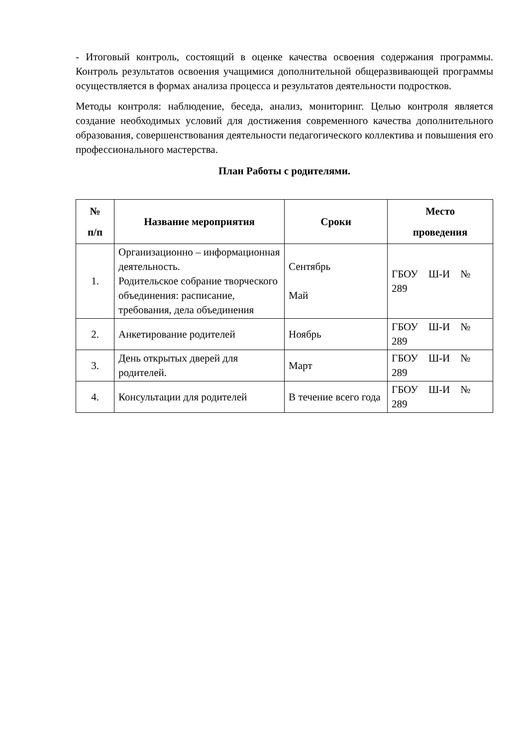- Итоговый контроль, состоящий в оценке качества освоения содержания программы. Контроль результатов освоения учащимися дополнительной общеразвивающей программы осуществляется в формах анализа процесса и результатов деятельности подростков.
Методы контроля: наблюдение, беседа, анализ, мониторинг. Целью контроля является создание необходимых условий для достижения современного качества дополнительного образования, совершенствования деятельности педагогического коллектива и повышения его профессионального мастерства.
План Работы с родителями.
| № п/п | Название мероприятия | Сроки | Место проведения |
| --- | --- | --- | --- |
| 1. | Организационно – информационная деятельность. Родительское собрание творческого объединения: расписание, требования, дела объединения | Сентябрь Май | ГБОУ Ш-И № 289 |
| 2. | Анкетирование родителей | Ноябрь | ГБОУ Ш-И № 289 |
| 3. | День открытых дверей для родителей. | Март | ГБОУ Ш-И № 289 |
| 4. | Консультации для родителей | В течение всего года | ГБОУ Ш-И № 289 |